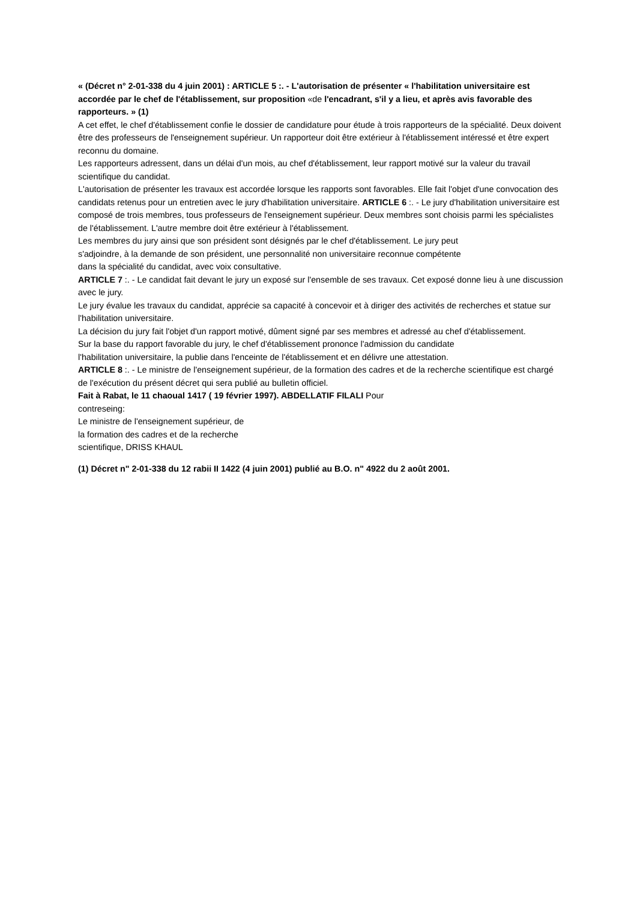« (Décret n° 2-01-338 du 4 juin 2001) : ARTICLE 5 :. - L'autorisation de présenter « l'habilitation universitaire est accordée par le chef de l'établissement, sur proposition «de l'encadrant, s'il y a lieu, et après avis favorable des rapporteurs. » (1)
A cet effet, le chef d'établissement confie le dossier de candidature pour étude à trois rapporteurs de la spécialité. Deux doivent être des professeurs de l'enseignement supérieur. Un rapporteur doit être extérieur à l'établissement intéressé et être expert reconnu du domaine.
Les rapporteurs adressent, dans un délai d'un mois, au chef d'établissement, leur rapport motivé sur la valeur du travail scientifique du candidat.
L'autorisation de présenter les travaux est accordée lorsque les rapports sont favorables. Elle fait l'objet d'une convocation des candidats retenus pour un entretien avec le jury d'habilitation universitaire. ARTICLE 6 :. - Le jury d'habilitation universitaire est composé de trois membres, tous professeurs de l'enseignement supérieur. Deux membres sont choisis parmi les spécialistes de l'établissement. L'autre membre doit être extérieur à l'établissement.
Les membres du jury ainsi que son président sont désignés par le chef d'établissement. Le jury peut
s'adjoindre, à la demande de son président, une personnalité non universitaire reconnue compétente
dans la spécialité du candidat, avec voix consultative.
ARTICLE 7 :. - Le candidat fait devant le jury un exposé sur l'ensemble de ses travaux. Cet exposé donne lieu à une discussion avec le jury.
Le jury évalue les travaux du candidat, apprécie sa capacité à concevoir et à diriger des activités de recherches et statue sur l'habilitation universitaire.
La décision du jury fait l'objet d'un rapport motivé, dûment signé par ses membres et adressé au chef d'établissement.
Sur la base du rapport favorable du jury, le chef d'établissement prononce l'admission du candidate
l'habilitation universitaire, la publie dans l'enceinte de l'établissement et en délivre une attestation.
ARTICLE 8 :. - Le ministre de l'enseignement supérieur, de la formation des cadres et de la recherche scientifique est chargé de l'exécution du présent décret qui sera publié au bulletin officiel.
Fait à Rabat, le 11 chaoual 1417 ( 19 février 1997). ABDELLATIF FILALI Pour
contreseing:
Le ministre de l'enseignement supérieur, de
la formation des cadres et de la recherche
scientifique, DRISS KHAUL
(1) Décret n" 2-01-338 du 12 rabii II 1422 (4 juin 2001) publié au B.O. n" 4922 du 2 août 2001.